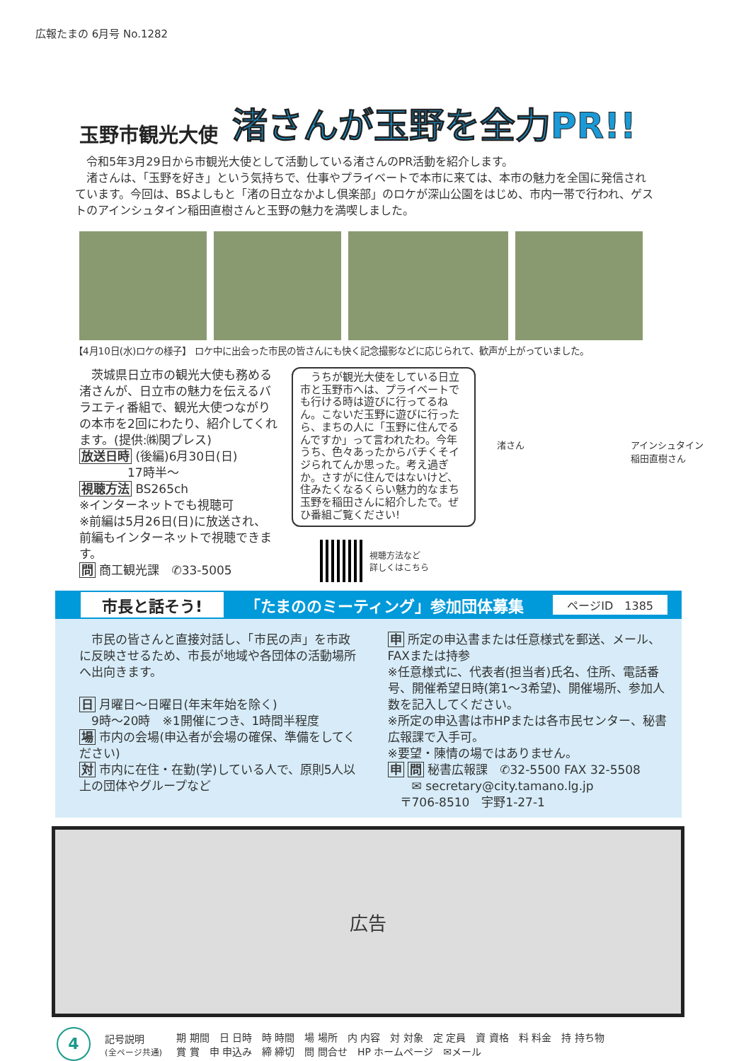広報たまの 6月号 No.1282
玉野市観光大使 渚さんが玉野を全力PR!!
　令和5年3月29日から市観光大使として活動している渚さんのPR活動を紹介します。
　渚さんは、「玉野を好き」という気持ちで、仕事やプライベートで本市に来ては、本市の魅力を全国に発信されています。今回は、BSよしもと「渚の日立なかよし倶楽部」のロケが深山公園をはじめ、市内一帯で行われ、ゲストのアインシュタイン稲田直樹さんと玉野の魅力を満喫しました。
【4月10日(水)ロケの様子】 ロケ中に出会った市民の皆さんにも快く記念撮影などに応じられて、歓声が上がっていました。
　茨城県日立市の観光大使も務める渚さんが、日立市の魅力を伝えるバラエティ番組で、観光大使つながりの本市を2回にわたり、紹介してくれます。(提供:㈱関プレス)
放送日時 (後編)6月30日(日)
　　　　17時半～
視聴方法 BS265ch
※インターネットでも視聴可
※前編は5月26日(日)に放送され、前編もインターネットで視聴できます。
問 商工観光課　✆33-5005
　うちが観光大使をしている日立市と玉野市へは、プライベートでも行ける時は遊びに行ってるねん。こないだ玉野に遊びに行ったら、まちの人に「玉野に住んでるんですか」って言われたわ。今年うち、色々あったからバチくそイジられてんか思った。考え過ぎか。さすがに住んではないけど、住みたくなるくらい魅力的なまち玉野を稲田さんに紹介したで。ぜひ番組ご覧ください!
視聴方法など
詳しくはこちら
渚さん アインシュタイン
稲田直樹さん
市長と話そう! 「たまののミーティング」参加団体募集 ページID　1385
　市民の皆さんと直接対話し、「市民の声」を市政に反映させるため、市長が地域や各団体の活動場所へ出向きます。
日 月曜日～日曜日(年末年始を除く)
　9時～20時　※1開催につき、1時間半程度
場 市内の会場(申込者が会場の確保、準備をしてください)
対 市内に在住・在勤(学)している人で、原則5人以上の団体やグループなど
申 所定の申込書または任意様式を郵送、メール、FAXまたは持参
※任意様式に、代表者(担当者)氏名、住所、電話番号、開催希望日時(第1～3希望)、開催場所、参加人数を記入してください。
※所定の申込書は市HPまたは各市民センター、秘書広報課で入手可。
※要望・陳情の場ではありません。
申 問 秘書広報課　✆32-5500 FAX 32-5508
　　✉ secretary@city.tamano.lg.jp
　〒706-8510　宇野1-27-1
広告
4
記号説明
(全ページ共通)
期 期間　日 日時　時 時間　場 場所　内 内容　対 対象　定 定員　資 資格　料 料金　持 持ち物
賞 賞　申 申込み　締 締切　問 問合せ　HP ホームページ　✉メール